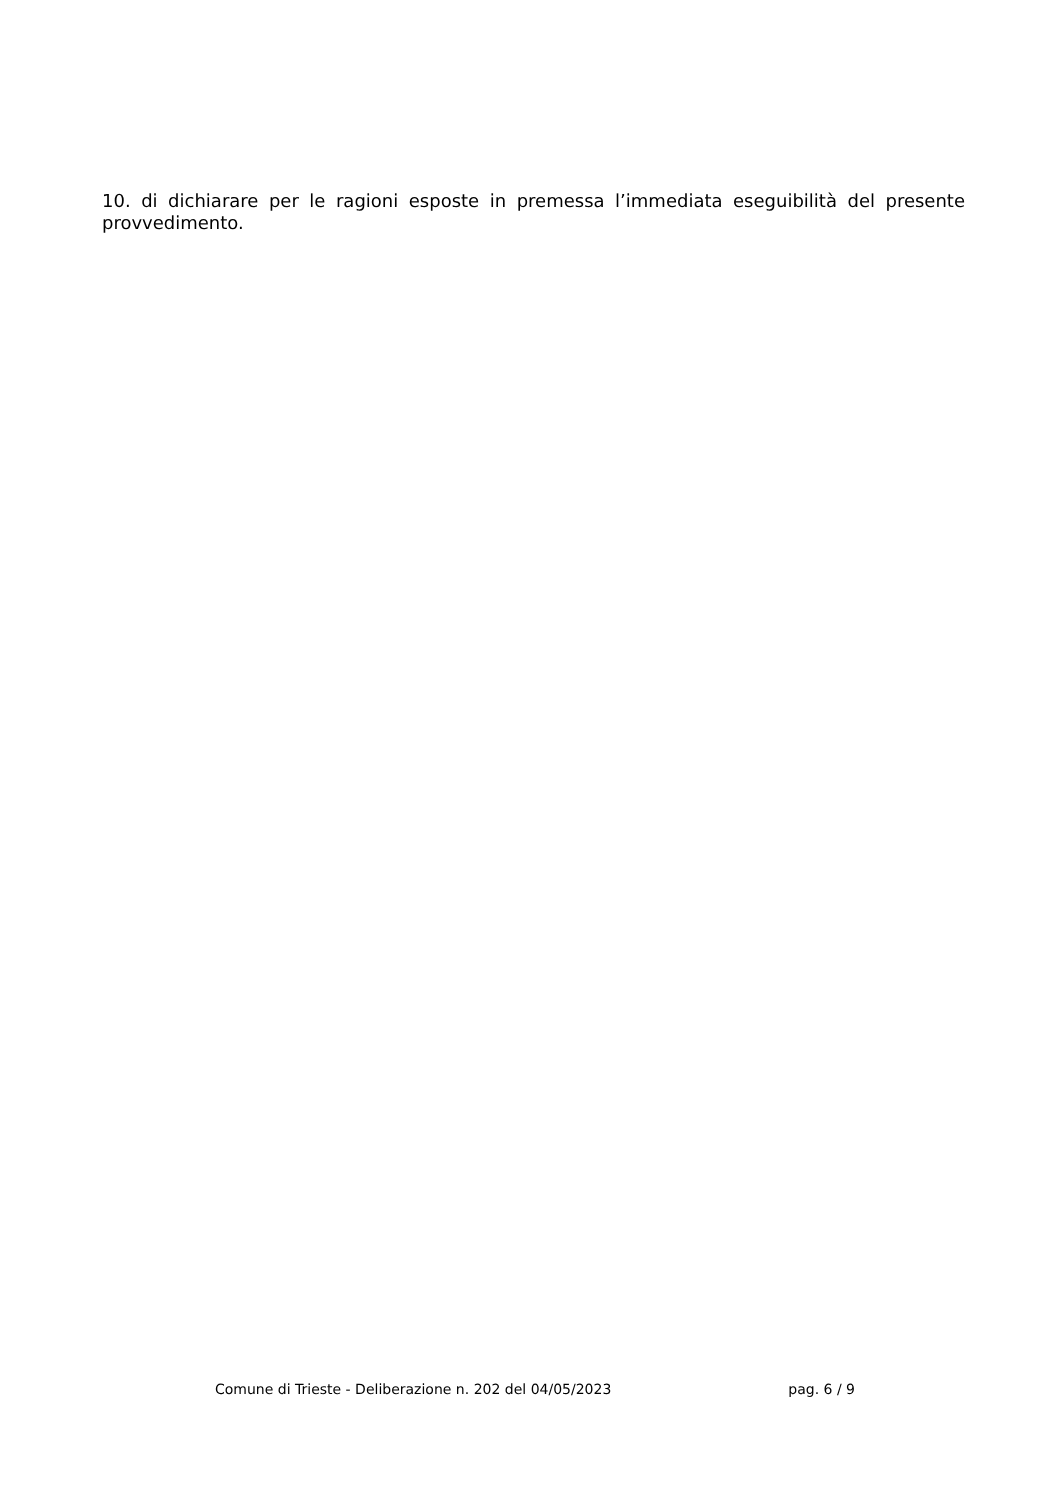10. di dichiarare per le ragioni esposte in premessa l’immediata eseguibilità del presente provvedimento.
Comune di Trieste - Deliberazione n. 202 del 04/05/2023 pag. 6 / 9